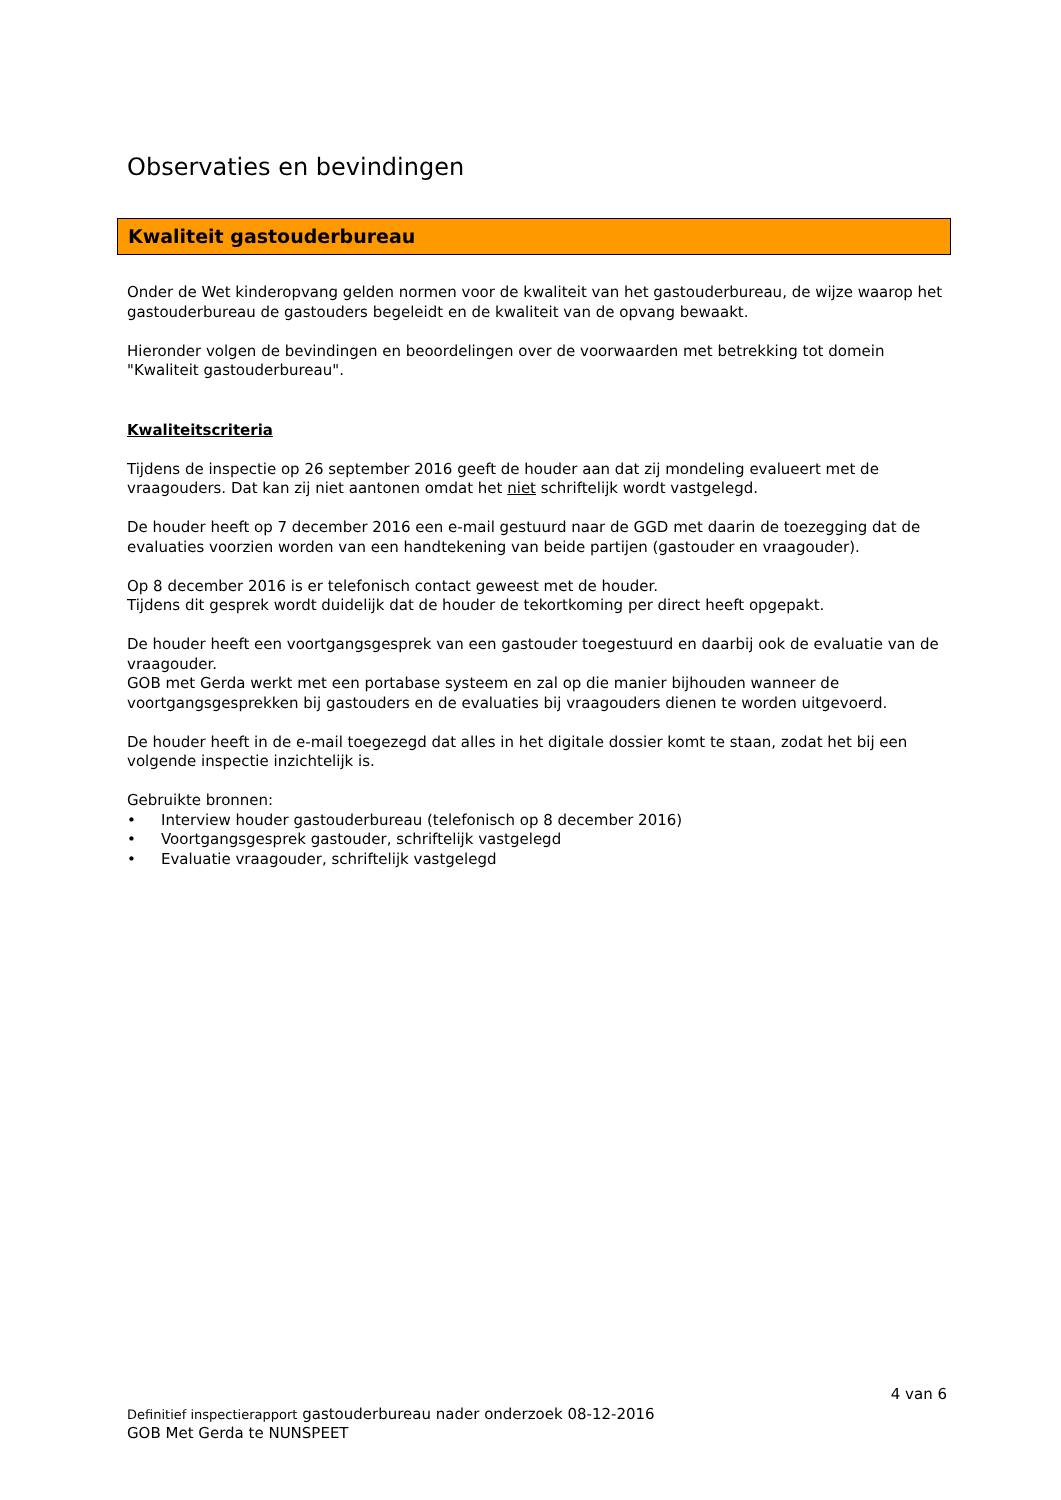Observaties en bevindingen
Kwaliteit gastouderbureau
Onder de Wet kinderopvang gelden normen voor de kwaliteit van het gastouderbureau, de wijze waarop het gastouderbureau de gastouders begeleidt en de kwaliteit van de opvang bewaakt.
Hieronder volgen de bevindingen en beoordelingen over de voorwaarden met betrekking tot domein "Kwaliteit gastouderbureau".
Kwaliteitscriteria
Tijdens de inspectie op 26 september 2016 geeft de houder aan dat zij mondeling evalueert met de vraagouders. Dat kan zij niet aantonen omdat het niet schriftelijk wordt vastgelegd.
De houder heeft op 7 december 2016 een e-mail gestuurd naar de GGD met daarin de toezegging dat de evaluaties voorzien worden van een handtekening van beide partijen (gastouder en vraagouder).
Op 8 december 2016 is er telefonisch contact geweest met de houder.
Tijdens dit gesprek wordt duidelijk dat de houder de tekortkoming per direct heeft opgepakt.
De houder heeft een voortgangsgesprek van een gastouder toegestuurd en daarbij ook de evaluatie van de vraagouder.
GOB met Gerda werkt met een portabase systeem en zal op die manier bijhouden wanneer de voortgangsgesprekken bij gastouders en de evaluaties bij vraagouders dienen te worden uitgevoerd.
De houder heeft in de e-mail toegezegd dat alles in het digitale dossier komt te staan, zodat het bij een volgende inspectie inzichtelijk is.
Gebruikte bronnen:
• Interview houder gastouderbureau (telefonisch op 8 december 2016)
• Voortgangsgesprek gastouder, schriftelijk vastgelegd
• Evaluatie vraagouder, schriftelijk vastgelegd
4 van 6
Definitief inspectierapport gastouderbureau nader onderzoek 08-12-2016
GOB Met Gerda te NUNSPEET